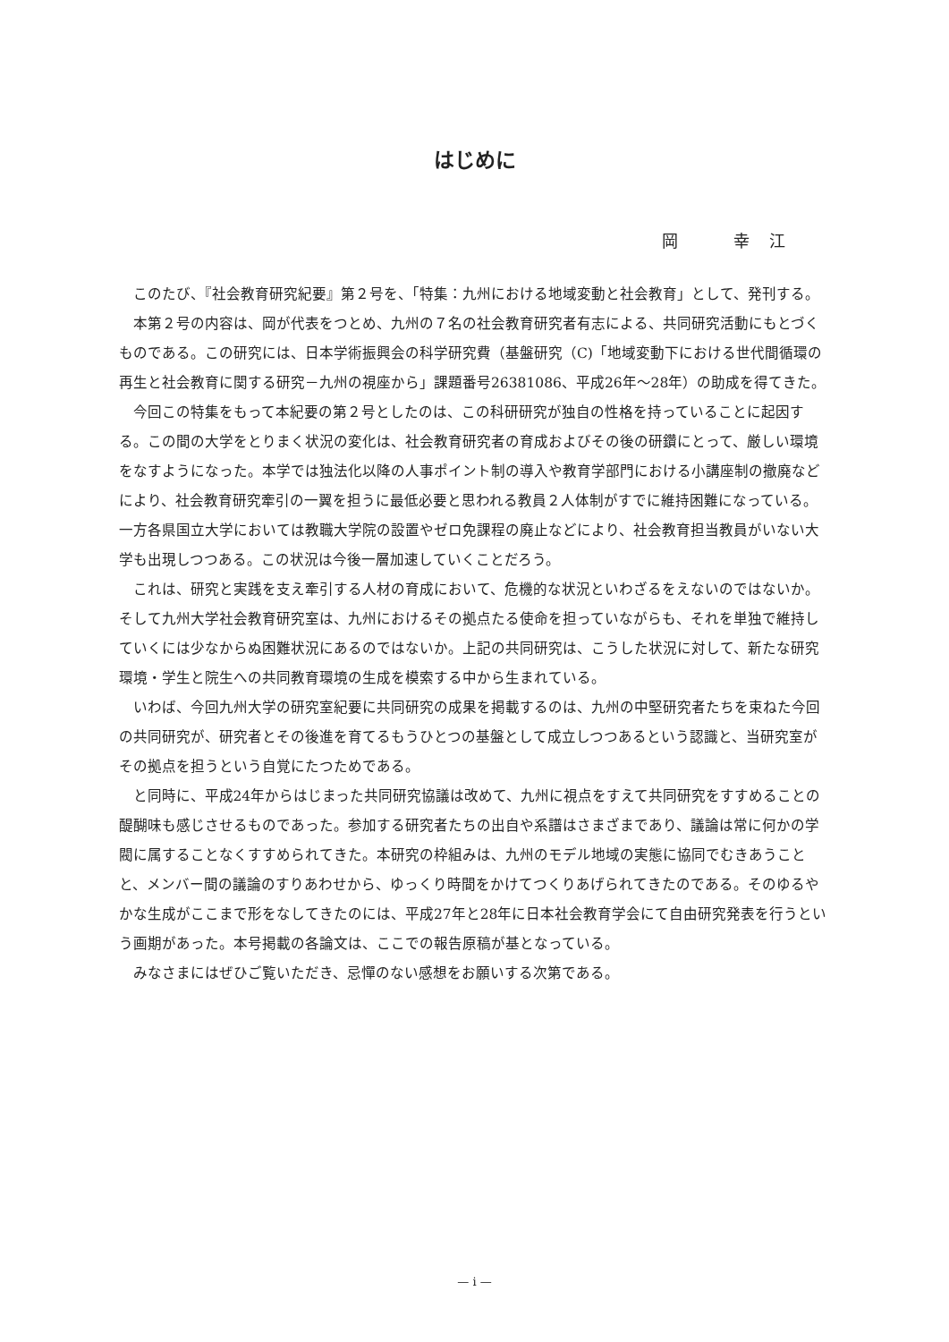はじめに
岡　　　幸　江
このたび、『社会教育研究紀要』第２号を、「特集：九州における地域変動と社会教育」として、発刊する。
本第２号の内容は、岡が代表をつとめ、九州の７名の社会教育研究者有志による、共同研究活動にもとづくものである。この研究には、日本学術振興会の科学研究費（基盤研究（C)「地域変動下における世代間循環の再生と社会教育に関する研究－九州の視座から」課題番号26381086、平成26年～28年）の助成を得てきた。
今回この特集をもって本紀要の第２号としたのは、この科研研究が独自の性格を持っていることに起因する。この間の大学をとりまく状況の変化は、社会教育研究者の育成およびその後の研鑽にとって、厳しい環境をなすようになった。本学では独法化以降の人事ポイント制の導入や教育学部門における小講座制の撤廃などにより、社会教育研究牽引の一翼を担うに最低必要と思われる教員２人体制がすでに維持困難になっている。一方各県国立大学においては教職大学院の設置やゼロ免課程の廃止などにより、社会教育担当教員がいない大学も出現しつつある。この状況は今後一層加速していくことだろう。
これは、研究と実践を支え牽引する人材の育成において、危機的な状況といわざるをえないのではないか。そして九州大学社会教育研究室は、九州におけるその拠点たる使命を担っていながらも、それを単独で維持していくには少なからぬ困難状況にあるのではないか。上記の共同研究は、こうした状況に対して、新たな研究環境・学生と院生への共同教育環境の生成を模索する中から生まれている。
いわば、今回九州大学の研究室紀要に共同研究の成果を掲載するのは、九州の中堅研究者たちを束ねた今回の共同研究が、研究者とその後進を育てるもうひとつの基盤として成立しつつあるという認識と、当研究室がその拠点を担うという自覚にたつためである。
と同時に、平成24年からはじまった共同研究協議は改めて、九州に視点をすえて共同研究をすすめることの醍醐味も感じさせるものであった。参加する研究者たちの出自や系譜はさまざまであり、議論は常に何かの学閥に属することなくすすめられてきた。本研究の枠組みは、九州のモデル地域の実態に協同でむきあうことと、メンバー間の議論のすりあわせから、ゆっくり時間をかけてつくりあげられてきたのである。そのゆるやかな生成がここまで形をなしてきたのには、平成27年と28年に日本社会教育学会にて自由研究発表を行うという画期があった。本号掲載の各論文は、ここでの報告原稿が基となっている。
みなさまにはぜひご覧いただき、忌憚のない感想をお願いする次第である。
— i —